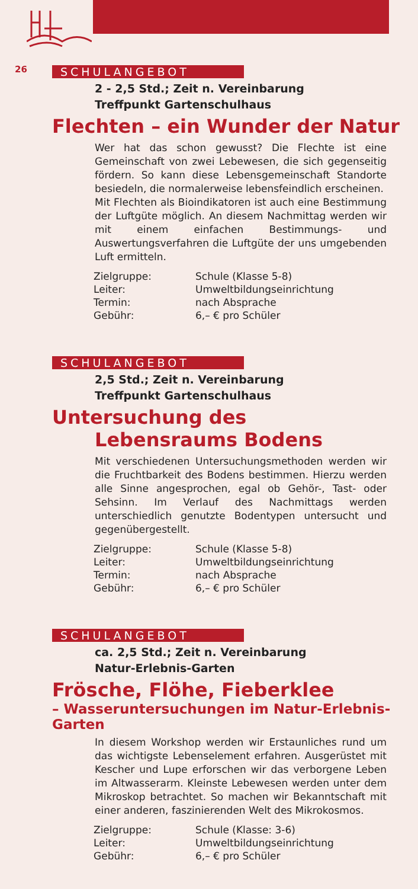26
SCHULANGEBOT
2 - 2,5 Std.; Zeit n. Vereinbarung
Treffpunkt Gartenschulhaus
Flechten – ein Wunder der Natur
Wer hat das schon gewusst? Die Flechte ist eine Gemeinschaft von zwei Lebewesen, die sich gegenseitig fördern. So kann diese Lebensgemeinschaft Standorte besiedeln, die normalerweise lebensfeindlich erscheinen.
Mit Flechten als Bioindikatoren ist auch eine Bestimmung der Luftgüte möglich. An diesem Nachmittag werden wir mit einem einfachen Bestimmungs- und Auswertungsverfahren die Luftgüte der uns umgebenden Luft ermitteln.
| Zielgruppe: | Schule (Klasse 5-8) |
| Leiter: | Umweltbildungseinrichtung |
| Termin: | nach Absprache |
| Gebühr: | 6,– € pro Schüler |
SCHULANGEBOT
2,5 Std.; Zeit n. Vereinbarung
Treffpunkt Gartenschulhaus
Untersuchung des
Lebensraums Bodens
Mit verschiedenen Untersuchungsmethoden werden wir die Fruchtbarkeit des Bodens bestimmen. Hierzu werden alle Sinne angesprochen, egal ob Gehör-, Tast- oder Sehsinn. Im Verlauf des Nachmittags werden unterschiedlich genutzte Bodentypen untersucht und gegenübergestellt.
| Zielgruppe: | Schule (Klasse 5-8) |
| Leiter: | Umweltbildungseinrichtung |
| Termin: | nach Absprache |
| Gebühr: | 6,– € pro Schüler |
SCHULANGEBOT
ca. 2,5 Std.; Zeit n. Vereinbarung
Natur-Erlebnis-Garten
Frösche, Flöhe, Fieberklee
– Wasseruntersuchungen im Natur-Erlebnis-Garten
In diesem Workshop werden wir Erstaunliches rund um das wichtigste Lebenselement erfahren. Ausgerüstet mit Kescher und Lupe erforschen wir das verborgene Leben im Altwasserarm. Kleinste Lebewesen werden unter dem Mikroskop betrachtet. So machen wir Bekanntschaft mit einer anderen, faszinierenden Welt des Mikrokosmos.
| Zielgruppe: | Schule (Klasse: 3-6) |
| Leiter: | Umweltbildungseinrichtung |
| Gebühr: | 6,– € pro Schüler |